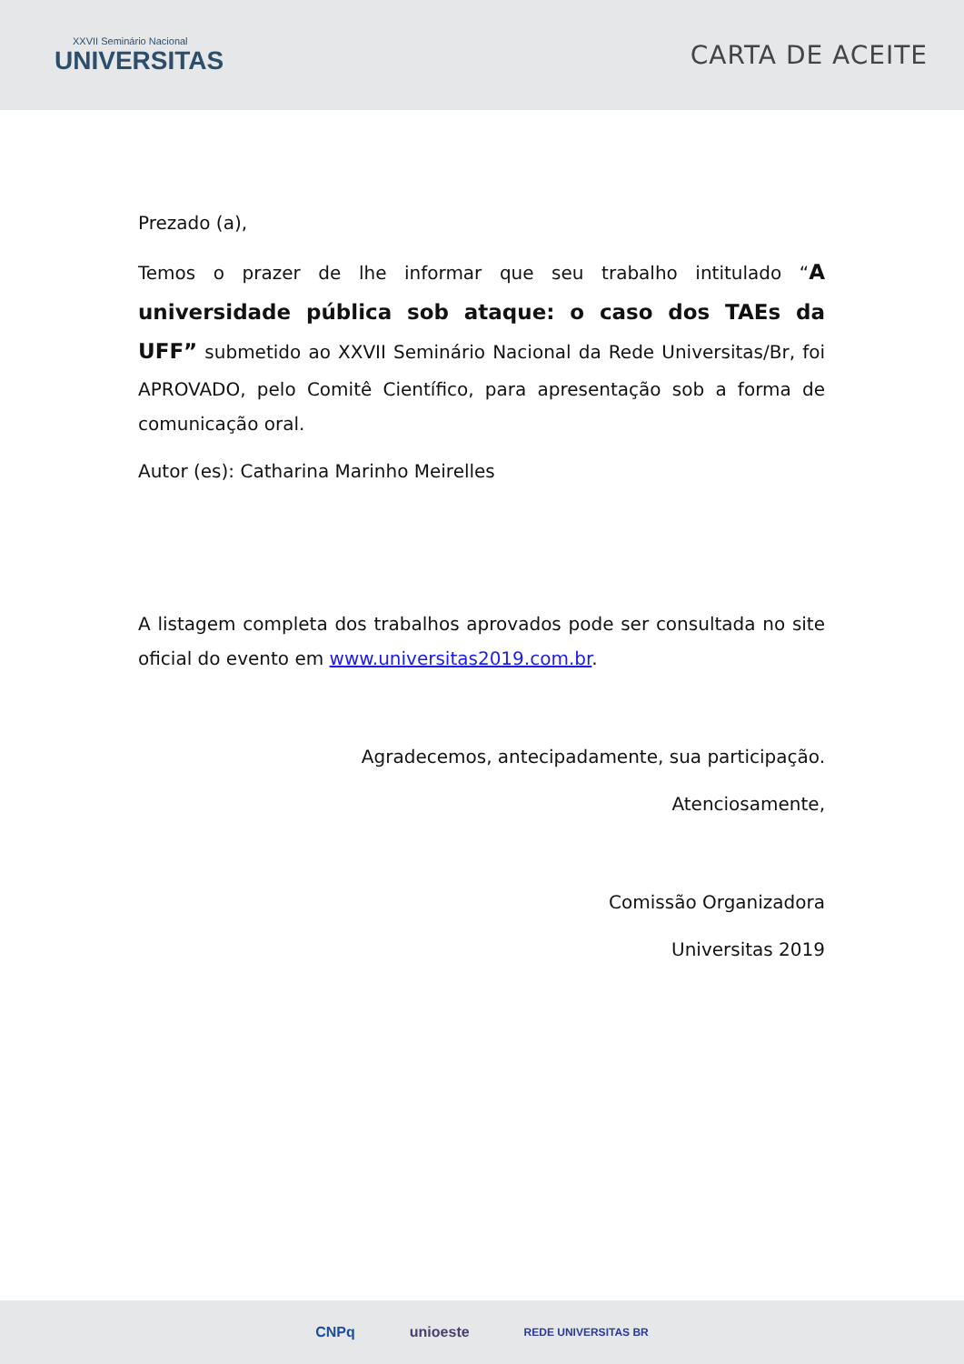XXVII Seminário Nacional
UNIVERSITAS
CARTA DE ACEITE
Prezado (a),
Temos o prazer de lhe informar que seu trabalho intitulado “A universidade pública sob ataque: o caso dos TAEs da UFF” submetido ao XXVII Seminário Nacional da Rede Universitas/Br, foi APROVADO, pelo Comitê Científico, para apresentação sob a forma de comunicação oral.
Autor (es): Catharina Marinho Meirelles
A listagem completa dos trabalhos aprovados pode ser consultada no site oficial do evento em www.universitas2019.com.br.
Agradecemos, antecipadamente, sua participação.
Atenciosamente,
Comissão Organizadora
Universitas 2019
CNPq unioeste REDE UNIVERSITAS BR